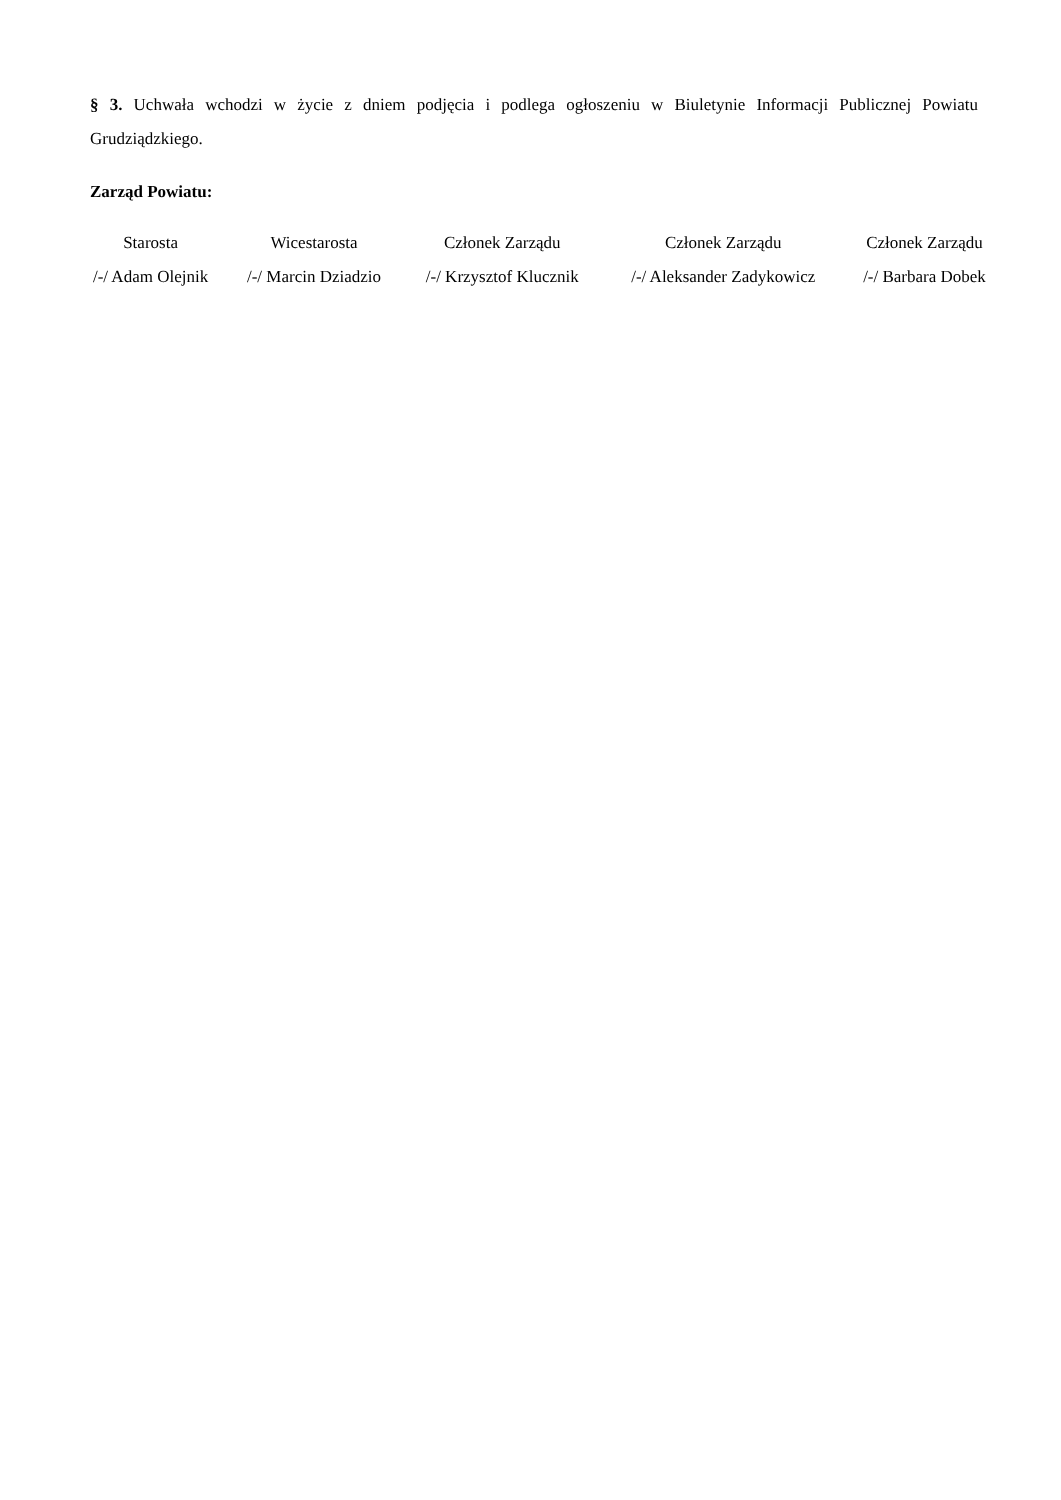§ 3. Uchwała wchodzi w życie z dniem podjęcia i podlega ogłoszeniu w Biuletynie Informacji Publicznej Powiatu Grudziądzkiego.
Zarząd Powiatu:
| Starosta | Wicestarosta | Członek Zarządu | Członek Zarządu | Członek Zarządu |
| /-/ Adam Olejnik | /-/ Marcin Dziadzio | /-/ Krzysztof Klucznik | /-/ Aleksander Zadykowicz | /-/ Barbara Dobek |